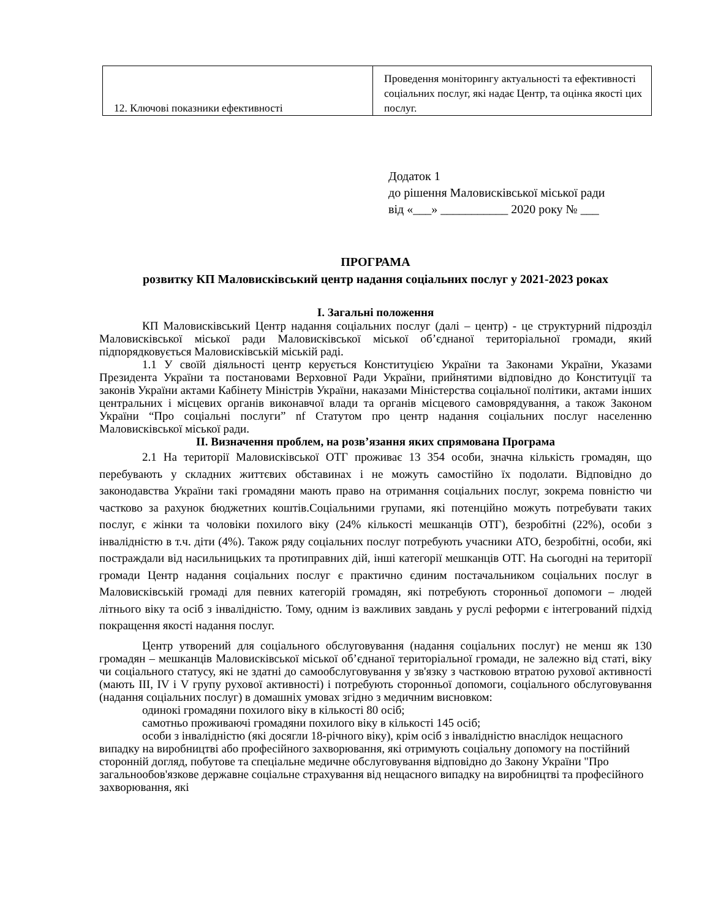| 12. Ключові показники ефективності | Проведення моніторингу актуальності та ефективності соціальних послуг, які надає Центр, та оцінка якості цих послуг. |
Додаток 1
до рішення Маловисківської міської ради
від «___» ___________ 2020 року № ___
ПРОГРАМА
розвитку КП Маловисківський центр надання соціальних послуг у 2021-2023 роках
І. Загальні положення
КП Маловисківський Центр надання соціальних послуг (далі – центр) - це структурний підрозділ Маловисківської міської ради Маловисківської міської об’єднаної територіальної громади, який підпорядковується Маловисківській міській раді.
1.1 У своїй діяльності центр керується Конституцією України та Законами України, Указами Президента України та постановами Верховної Ради України, прийнятими відповідно до Конституції та законів України актами Кабінету Міністрів України, наказами Міністерства соціальної політики, актами інших центральних і місцевих органів виконавчої влади та органів місцевого самоврядування, а також Законом України “Про соціальні послуги” nf Статутом про центр надання соціальних послуг населенню Маловисківської міської ради.
ІІ. Визначення проблем, на розв’язання яких спрямована Програма
2.1 На території Маловисківської ОТГ проживає 13 354 особи, значна кількість громадян, що перебувають у складних життєвих обставинах і не можуть самостійно їх подолати. Відповідно до законодавства України такі громадяни мають право на отримання соціальних послуг, зокрема повністю чи частково за рахунок бюджетних коштів.Соціальними групами, які потенційно можуть потребувати таких послуг, є жінки та чоловіки похилого віку (24% кількості мешканців ОТГ), безробітні (22%), особи з інвалідністю в т.ч. діти (4%). Також ряду соціальних послуг потребують учасники АТО, безробітні, особи, які постраждали від насильницьких та протиправних дій, інші категорії мешканців ОТГ. На сьогодні на території громади Центр надання соціальних послуг є практично єдиним постачальником соціальних послуг в Маловисківській громаді для певних категорій громадян, які потребують сторонньої допомоги – людей літнього віку та осіб з інвалідністю. Тому, одним із важливих завдань у руслі реформи є інтегрований підхід покращення якості надання послуг.
Центр утворений для соціального обслуговування (надання соціальних послуг) не менш як 130 громадян – мешканців Маловисківської міської об’єднаної територіальної громади, не залежно від статі, віку чи соціального статусу, які не здатні до самообслуговування у зв'язку з частковою втратою рухової активності (мають ІІІ, IV і V групу рухової активності) і потребують сторонньої допомоги, соціального обслуговування (надання соціальних послуг) в домашніх умовах згідно з медичним висновком:
одинокі громадяни похилого віку в кількості 80 осіб;
самотньо проживаючі громадяни похилого віку в кількості 145 осіб;
особи з інвалідністю (які досягли 18-річного віку), крім осіб з інвалідністю внаслідок нещасного випадку на виробництві або професійного захворювання, які отримують соціальну допомогу на постійний сторонній догляд, побутове та спеціальне медичне обслуговування відповідно до Закону України "Про загальнообов'язкове державне соціальне страхування від нещасного випадку на виробництві та професійного захворювання, які